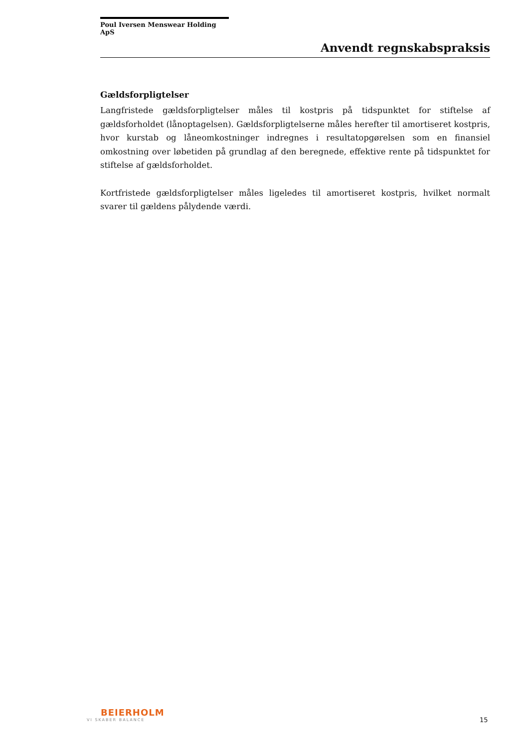Poul Iversen Menswear Holding ApS
Anvendt regnskabspraksis
Gældsforpligtelser
Langfristede gældsforpligtelser måles til kostpris på tidspunktet for stiftelse af gældsforholdet (lånoptagelsen). Gældsforpligtelserne måles herefter til amortiseret kostpris, hvor kurstab og låneomkostninger indregnes i resultatopgørelsen som en finansiel omkostning over løbetiden på grundlag af den beregnede, effektive rente på tidspunktet for stiftelse af gældsforholdet.
Kortfristede gældsforpligtelser måles ligeledes til amortiseret kostpris, hvilket normalt svarer til gældens pålydende værdi.
BEIERHOLM
VI SKABER BALANCE
15